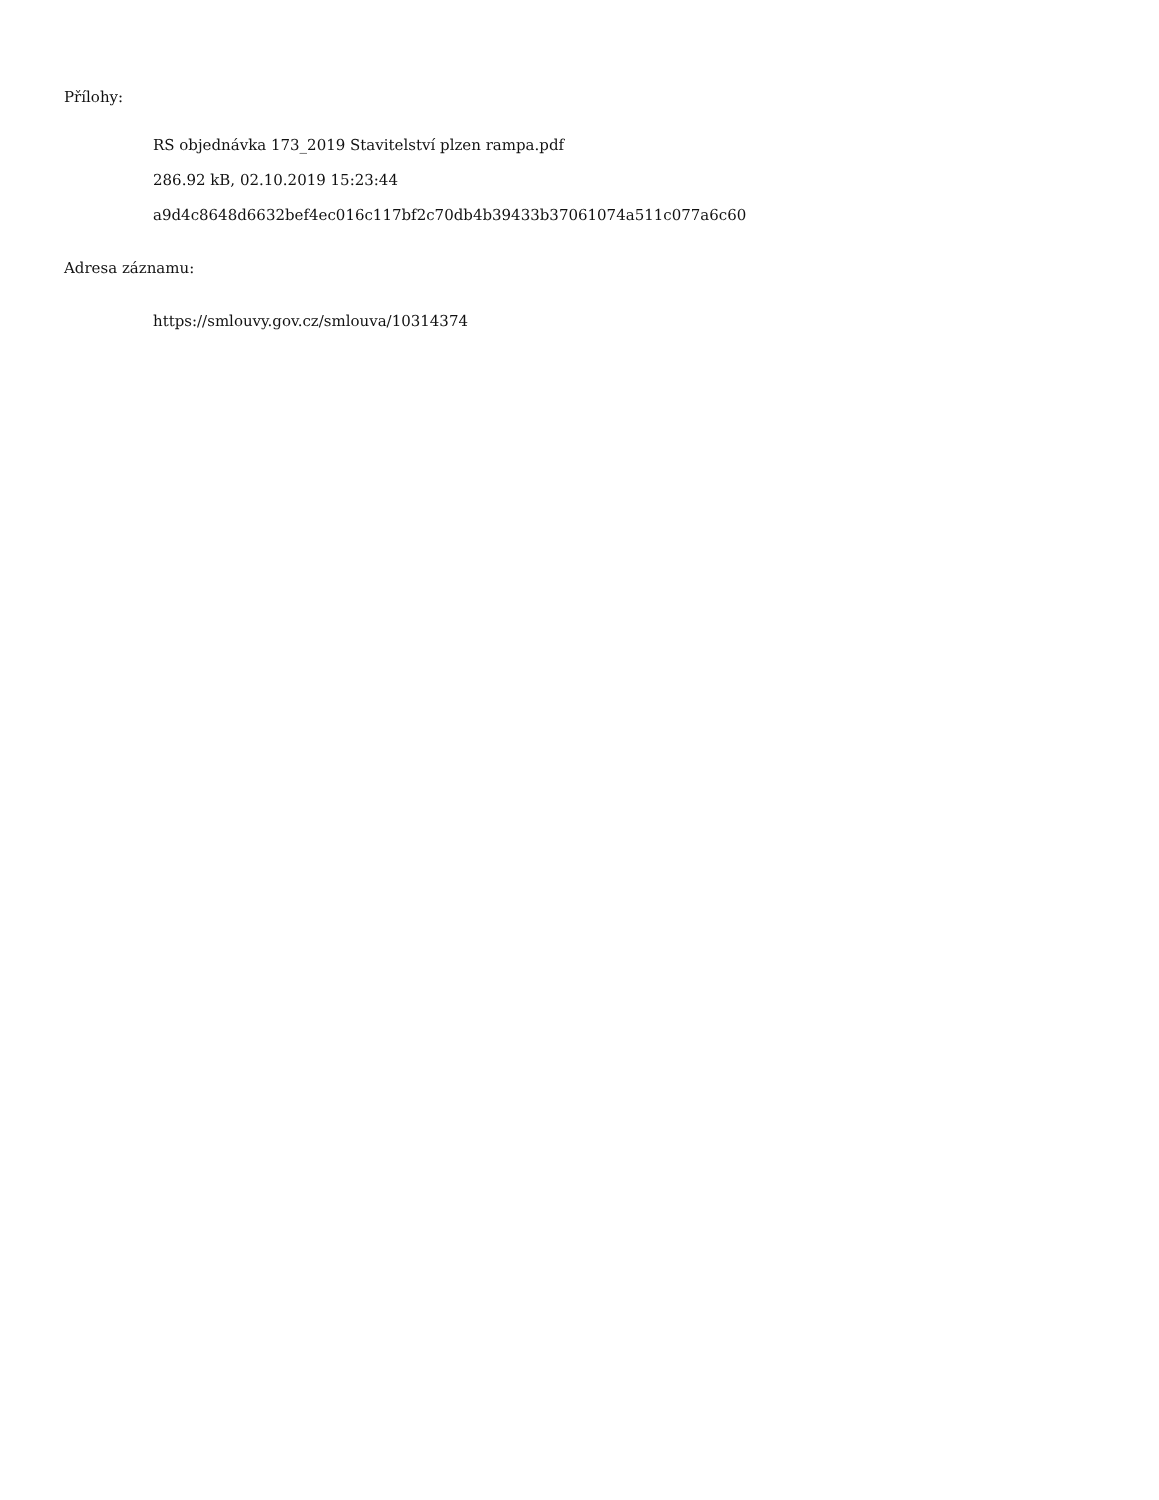Přílohy:
RS objednávka 173_2019 Stavitelství plzen rampa.pdf
286.92 kB, 02.10.2019 15:23:44
a9d4c8648d6632bef4ec016c117bf2c70db4b39433b37061074a511c077a6c60
Adresa záznamu:
https://smlouvy.gov.cz/smlouva/10314374